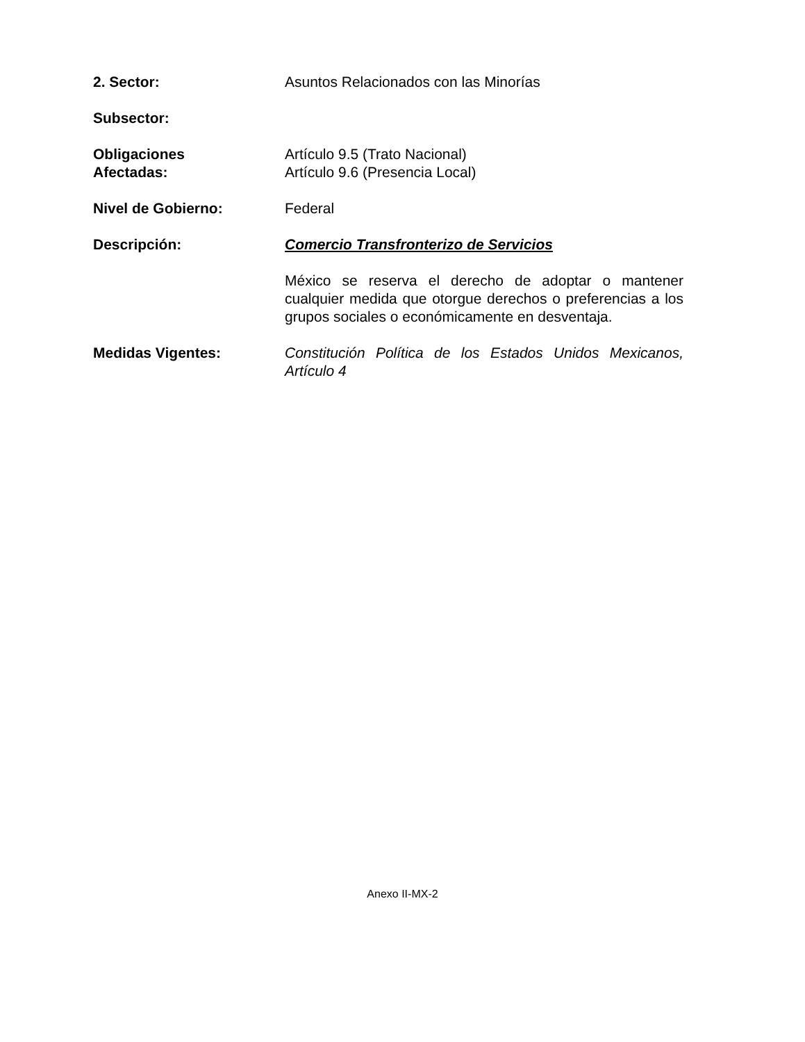| 2. Sector: | Asuntos Relacionados con las Minorías |
| Subsector: | |
| Obligaciones Afectadas: | Artículo 9.5 (Trato Nacional) Artículo 9.6 (Presencia Local) |
| Nivel de Gobierno: | Federal |
| Descripción: | Comercio Transfronterizo de Servicios |
| | México se reserva el derecho de adoptar o mantener cualquier medida que otorgue derechos o preferencias a los grupos sociales o económicamente en desventaja. |
| Medidas Vigentes: | Constitución Política de los Estados Unidos Mexicanos, Artículo 4 |
Anexo II-MX-2